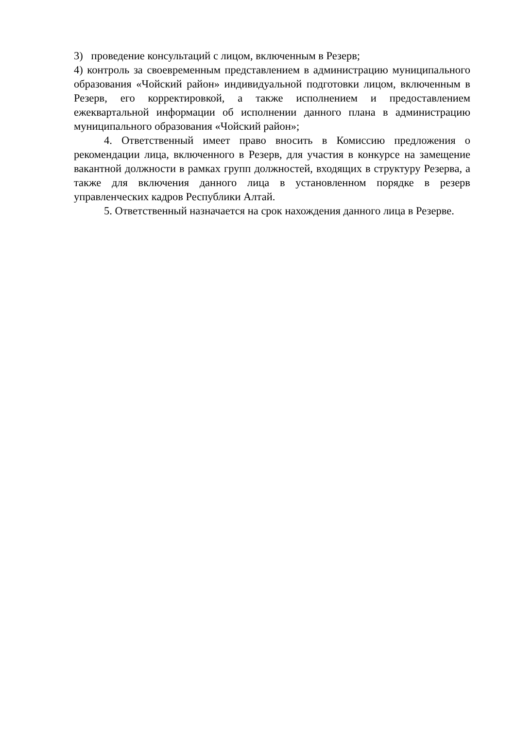3) проведение консультаций с лицом, включенным в Резерв;
4) контроль за своевременным представлением в администрацию муниципального образования «Чойский район» индивидуальной подготовки лицом, включенным в Резерв, его корректировкой, а также исполнением и предоставлением ежеквартальной информации об исполнении данного плана в администрацию муниципального образования «Чойский район»;
4. Ответственный имеет право вносить в Комиссию предложения о рекомендации лица, включенного в Резерв, для участия в конкурсе на замещение вакантной должности в рамках групп должностей, входящих в структуру Резерва, а также для включения данного лица в установленном порядке в резерв управленческих кадров Республики Алтай.
5. Ответственный назначается на срок нахождения данного лица в Резерве.